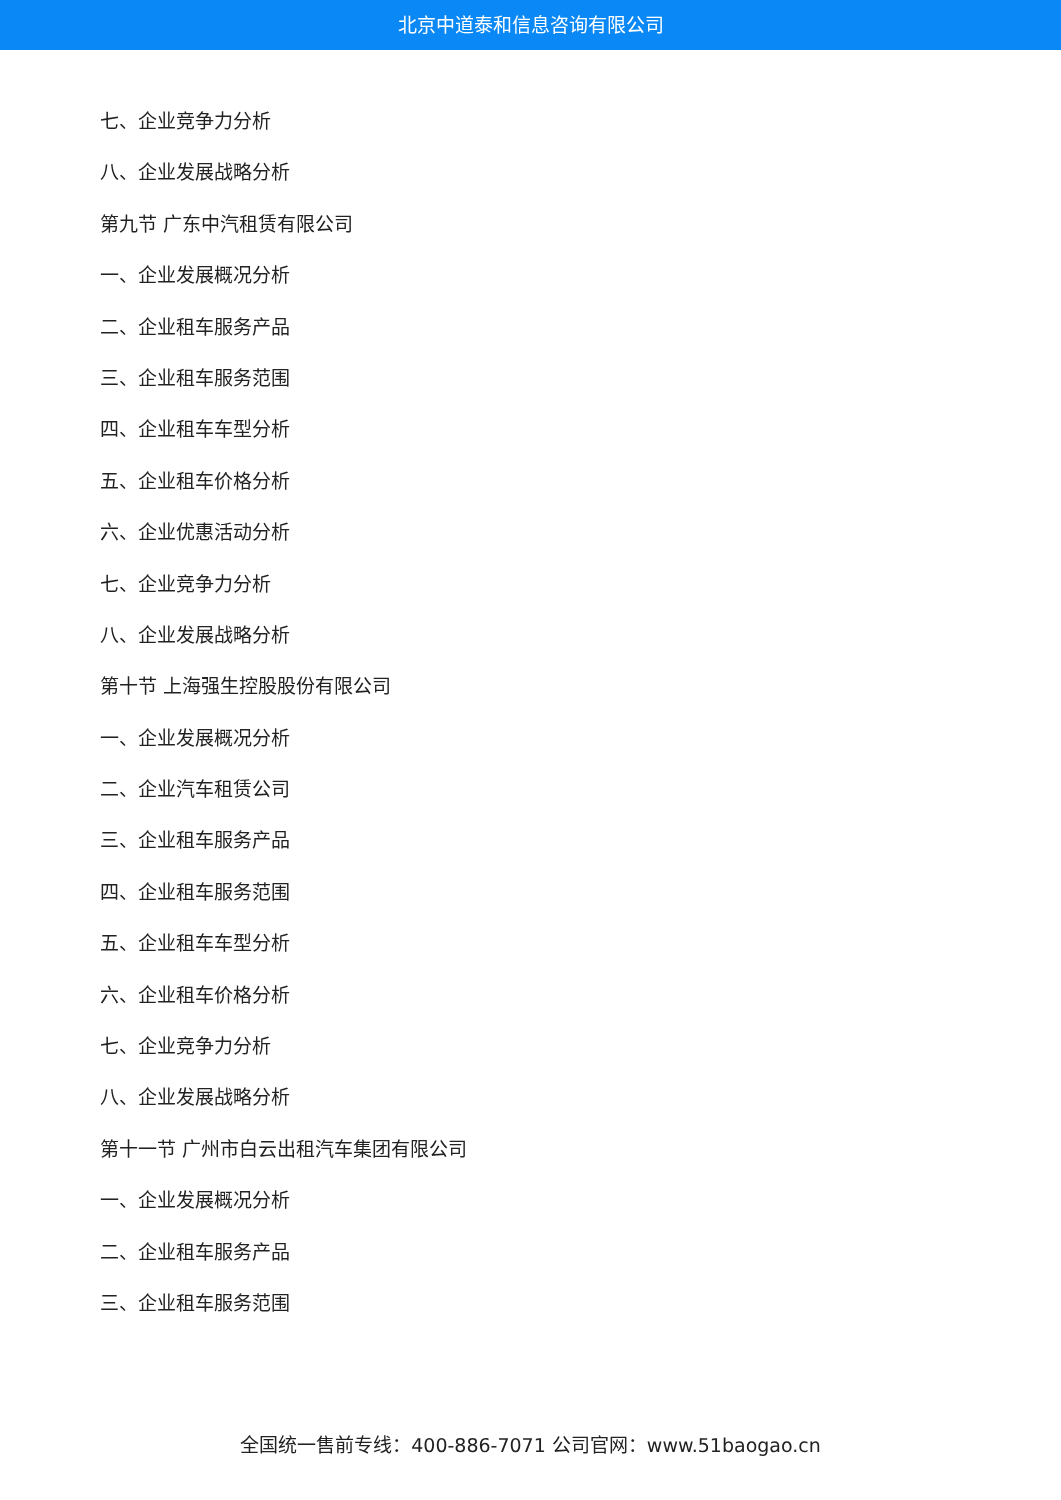北京中道泰和信息咨询有限公司
七、企业竞争力分析
八、企业发展战略分析
第九节 广东中汽租赁有限公司
一、企业发展概况分析
二、企业租车服务产品
三、企业租车服务范围
四、企业租车车型分析
五、企业租车价格分析
六、企业优惠活动分析
七、企业竞争力分析
八、企业发展战略分析
第十节 上海强生控股股份有限公司
一、企业发展概况分析
二、企业汽车租赁公司
三、企业租车服务产品
四、企业租车服务范围
五、企业租车车型分析
六、企业租车价格分析
七、企业竞争力分析
八、企业发展战略分析
第十一节 广州市白云出租汽车集团有限公司
一、企业发展概况分析
二、企业租车服务产品
三、企业租车服务范围
全国统一售前专线：400-886-7071 公司官网：www.51baogao.cn